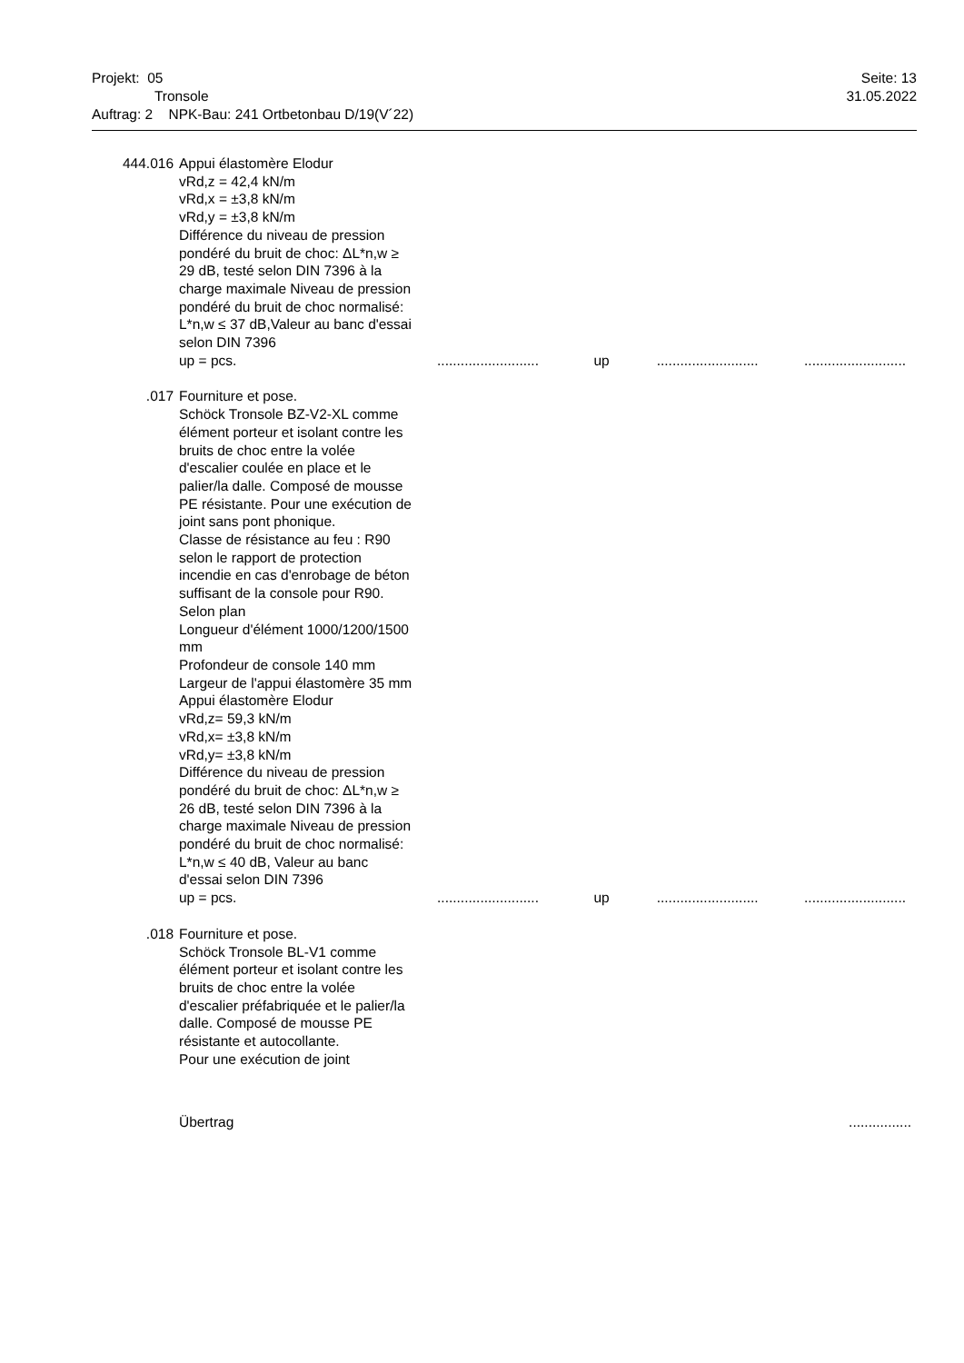Seite: 13
31.05.2022
Projekt: 05
Tronsole
Auftrag: 2 NPK-Bau: 241 Ortbetonbau D/19(V´22)
| 444.016 | Appui élastomère Elodur vRd,z = 42,4 kN/m vRd,x = ±3,8 kN/m vRd,y = ±3,8 kN/m Différence du niveau de pression pondéré du bruit de choc: ΔL*n,w ≥ 29 dB, testé selon DIN 7396 à la charge maximale Niveau de pression pondéré du bruit de choc normalisé: L*n,w ≤ 37 dB,Valeur au banc d'essai selon DIN 7396 up = pcs. | .......................... | up | .......................... | .......................... |
| .017 | Fourniture et pose. Schöck Tronsole BZ-V2-XL comme élément porteur et isolant contre les bruits de choc entre la volée d'escalier coulée en place et le palier/la dalle. Composé de mousse PE résistante. Pour une exécution de joint sans pont phonique. Classe de résistance au feu : R90 selon le rapport de protection incendie en cas d'enrobage de béton suffisant de la console pour R90. Selon plan Longueur d'élément 1000/1200/1500 mm Profondeur de console 140 mm Largeur de l'appui élastomère 35 mm Appui élastomère Elodur vRd,z= 59,3 kN/m vRd,x= ±3,8 kN/m vRd,y= ±3,8 kN/m Différence du niveau de pression pondéré du bruit de choc: ΔL*n,w ≥ 26 dB, testé selon DIN 7396 à la charge maximale Niveau de pression pondéré du bruit de choc normalisé: L*n,w ≤ 40 dB, Valeur au banc d'essai selon DIN 7396 up = pcs. | .......................... | up | .......................... | .......................... |
| .018 | Fourniture et pose. Schöck Tronsole BL-V1 comme élément porteur et isolant contre les bruits de choc entre la volée d'escalier préfabriquée et le palier/la dalle. Composé de mousse PE résistante et autocollante. Pour une exécution de joint | | | | |
| | Übertrag | | | | ................ |